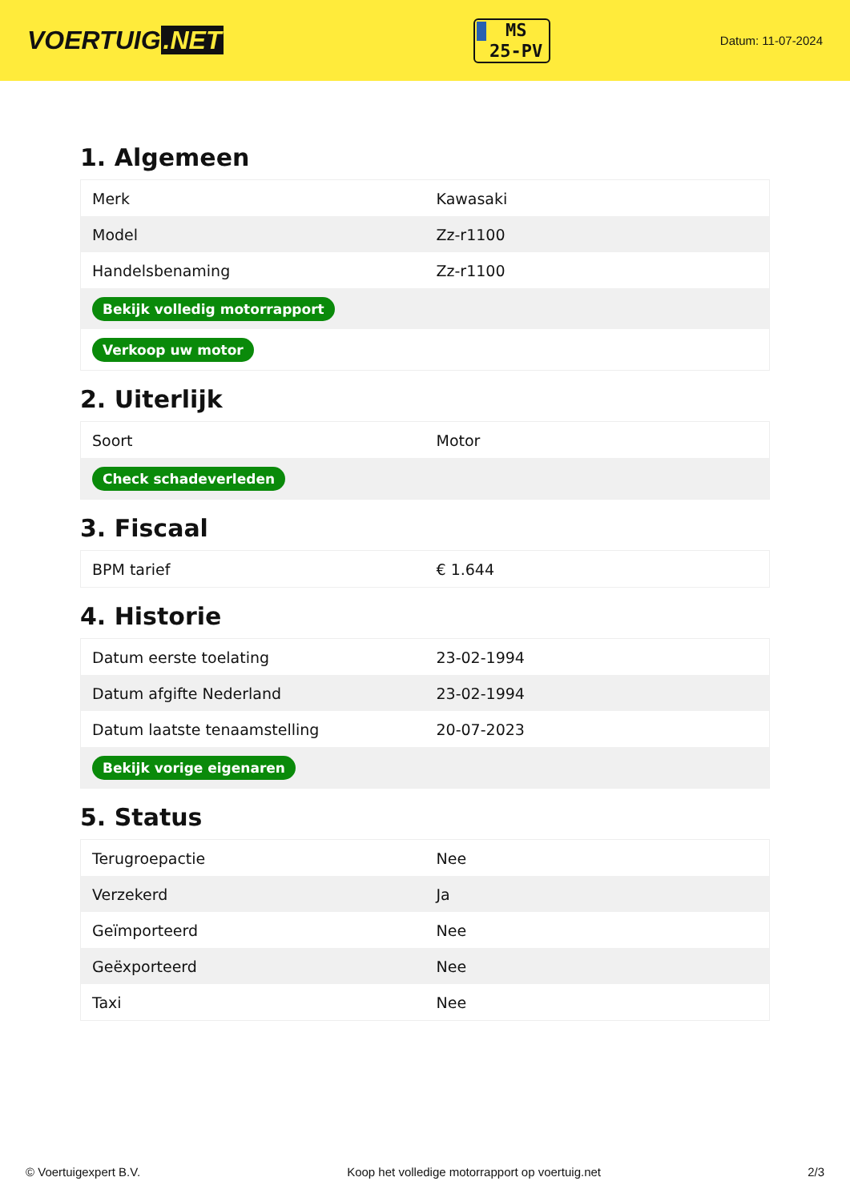VOERTUIG.NET
MS
25-PV
Datum: 11-07-2024
1. Algemeen
| Merk | Kawasaki |
| Model | Zz-r1100 |
| Handelsbenaming | Zz-r1100 |
| Bekijk volledig motorrapport | |
| Verkoop uw motor | |
2. Uiterlijk
| Soort | Motor |
| Check schadeverleden | |
3. Fiscaal
| BPM tarief | € 1.644 |
4. Historie
| Datum eerste toelating | 23-02-1994 |
| Datum afgifte Nederland | 23-02-1994 |
| Datum laatste tenaamstelling | 20-07-2023 |
| Bekijk vorige eigenaren | |
5. Status
| Terugroepactie | Nee |
| Verzekerd | Ja |
| Geïmporteerd | Nee |
| Geëxporteerd | Nee |
| Taxi | Nee |
© Voertuigexpert B.V. Koop het volledige motorrapport op voertuig.net 2/3